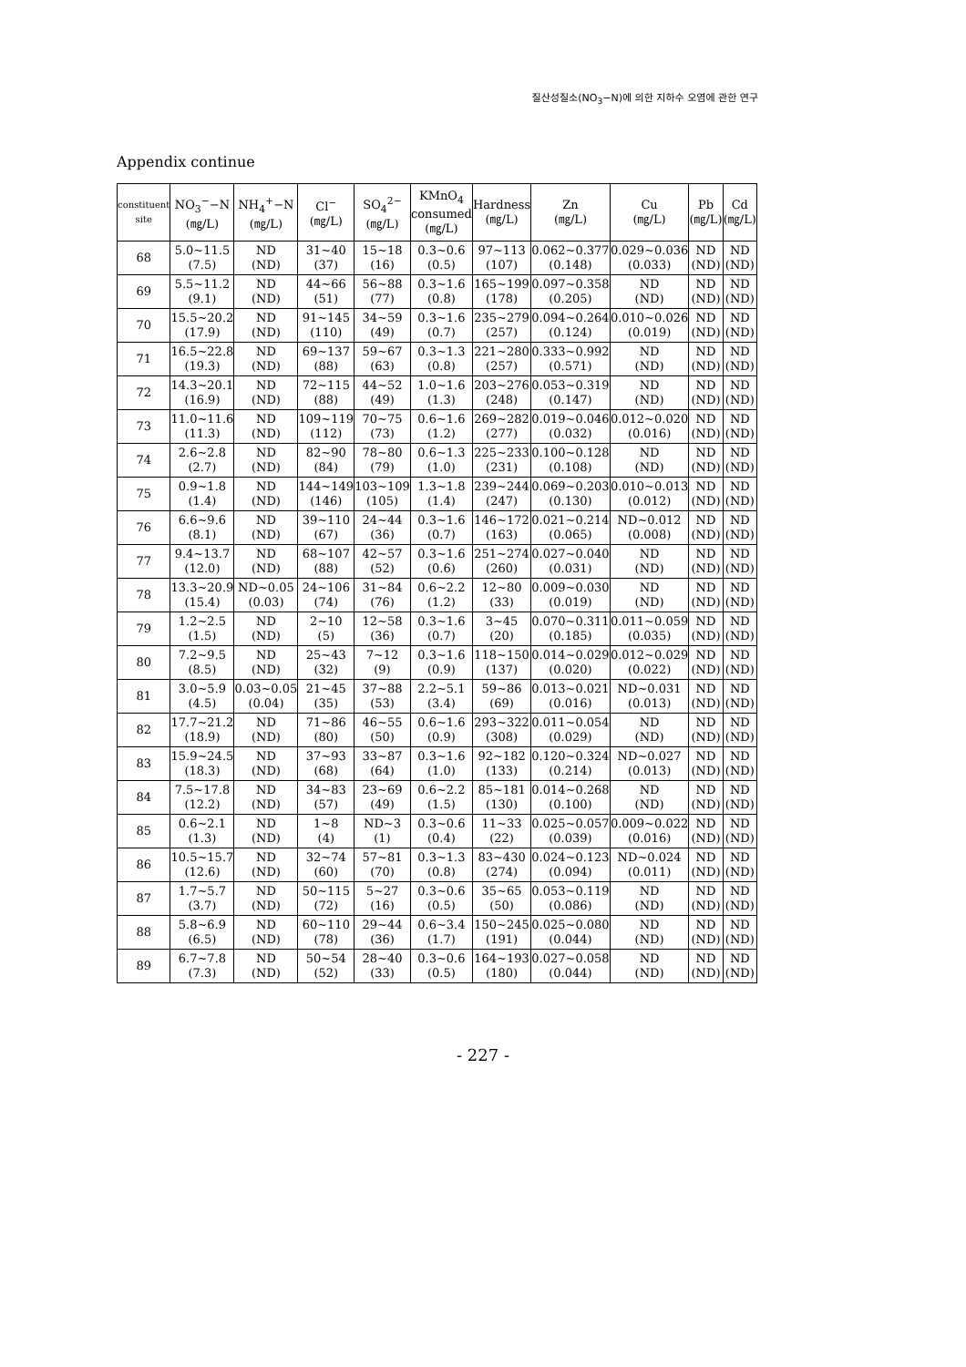질산성질소(NO<sub>3</sub>−N)에 의한 지하수 오염에 관한 연구
Appendix continue
| constituent site | NO<sub>3</sub><sup>−</sup>−N (㎎/L) | NH<sub>4</sub><sup>+</sup>−N (㎎/L) | Cl<sup>−</sup> (㎎/L) | SO<sub>4</sub><sup>2−</sup> (㎎/L) | KMnO<sub>4</sub> consumed (㎎/L) | Hardness (㎎/L) | Zn (㎎/L) | Cu (㎎/L) | Pb (㎎/L) | Cd (㎎/L) |
| --- | --- | --- | --- | --- | --- | --- | --- | --- | --- | --- |
| 68 | 5.0~11.5 (7.5) | ND (ND) | 31~40 (37) | 15~18 (16) | 0.3~0.6 (0.5) | 97~113 (107) | 0.062~0.377 (0.148) | 0.029~0.036 (0.033) | ND (ND) | ND (ND) |
| 69 | 5.5~11.2 (9.1) | ND (ND) | 44~66 (51) | 56~88 (77) | 0.3~1.6 (0.8) | 165~199 (178) | 0.097~0.358 (0.205) | ND (ND) | ND (ND) | ND (ND) |
| 70 | 15.5~20.2 (17.9) | ND (ND) | 91~145 (110) | 34~59 (49) | 0.3~1.6 (0.7) | 235~279 (257) | 0.094~0.264 (0.124) | 0.010~0.026 (0.019) | ND (ND) | ND (ND) |
| 71 | 16.5~22.8 (19.3) | ND (ND) | 69~137 (88) | 59~67 (63) | 0.3~1.3 (0.8) | 221~280 (257) | 0.333~0.992 (0.571) | ND (ND) | ND (ND) | ND (ND) |
| 72 | 14.3~20.1 (16.9) | ND (ND) | 72~115 (88) | 44~52 (49) | 1.0~1.6 (1.3) | 203~276 (248) | 0.053~0.319 (0.147) | ND (ND) | ND (ND) | ND (ND) |
| 73 | 11.0~11.6 (11.3) | ND (ND) | 109~119 (112) | 70~75 (73) | 0.6~1.6 (1.2) | 269~282 (277) | 0.019~0.046 (0.032) | 0.012~0.020 (0.016) | ND (ND) | ND (ND) |
| 74 | 2.6~2.8 (2.7) | ND (ND) | 82~90 (84) | 78~80 (79) | 0.6~1.3 (1.0) | 225~233 (231) | 0.100~0.128 (0.108) | ND (ND) | ND (ND) | ND (ND) |
| 75 | 0.9~1.8 (1.4) | ND (ND) | 144~149 (146) | 103~109 (105) | 1.3~1.8 (1.4) | 239~244 (247) | 0.069~0.203 (0.130) | 0.010~0.013 (0.012) | ND (ND) | ND (ND) |
| 76 | 6.6~9.6 (8.1) | ND (ND) | 39~110 (67) | 24~44 (36) | 0.3~1.6 (0.7) | 146~172 (163) | 0.021~0.214 (0.065) | ND~0.012 (0.008) | ND (ND) | ND (ND) |
| 77 | 9.4~13.7 (12.0) | ND (ND) | 68~107 (88) | 42~57 (52) | 0.3~1.6 (0.6) | 251~274 (260) | 0.027~0.040 (0.031) | ND (ND) | ND (ND) | ND (ND) |
| 78 | 13.3~20.9 (15.4) | ND~0.05 (0.03) | 24~106 (74) | 31~84 (76) | 0.6~2.2 (1.2) | 12~80 (33) | 0.009~0.030 (0.019) | ND (ND) | ND (ND) | ND (ND) |
| 79 | 1.2~2.5 (1.5) | ND (ND) | 2~10 (5) | 12~58 (36) | 0.3~1.6 (0.7) | 3~45 (20) | 0.070~0.311 (0.185) | 0.011~0.059 (0.035) | ND (ND) | ND (ND) |
| 80 | 7.2~9.5 (8.5) | ND (ND) | 25~43 (32) | 7~12 (9) | 0.3~1.6 (0.9) | 118~150 (137) | 0.014~0.029 (0.020) | 0.012~0.029 (0.022) | ND (ND) | ND (ND) |
| 81 | 3.0~5.9 (4.5) | 0.03~0.05 (0.04) | 21~45 (35) | 37~88 (53) | 2.2~5.1 (3.4) | 59~86 (69) | 0.013~0.021 (0.016) | ND~0.031 (0.013) | ND (ND) | ND (ND) |
| 82 | 17.7~21.2 (18.9) | ND (ND) | 71~86 (80) | 46~55 (50) | 0.6~1.6 (0.9) | 293~322 (308) | 0.011~0.054 (0.029) | ND (ND) | ND (ND) | ND (ND) |
| 83 | 15.9~24.5 (18.3) | ND (ND) | 37~93 (68) | 33~87 (64) | 0.3~1.6 (1.0) | 92~182 (133) | 0.120~0.324 (0.214) | ND~0.027 (0.013) | ND (ND) | ND (ND) |
| 84 | 7.5~17.8 (12.2) | ND (ND) | 34~83 (57) | 23~69 (49) | 0.6~2.2 (1.5) | 85~181 (130) | 0.014~0.268 (0.100) | ND (ND) | ND (ND) | ND (ND) |
| 85 | 0.6~2.1 (1.3) | ND (ND) | 1~8 (4) | ND~3 (1) | 0.3~0.6 (0.4) | 11~33 (22) | 0.025~0.057 (0.039) | 0.009~0.022 (0.016) | ND (ND) | ND (ND) |
| 86 | 10.5~15.7 (12.6) | ND (ND) | 32~74 (60) | 57~81 (70) | 0.3~1.3 (0.8) | 83~430 (274) | 0.024~0.123 (0.094) | ND~0.024 (0.011) | ND (ND) | ND (ND) |
| 87 | 1.7~5.7 (3.7) | ND (ND) | 50~115 (72) | 5~27 (16) | 0.3~0.6 (0.5) | 35~65 (50) | 0.053~0.119 (0.086) | ND (ND) | ND (ND) | ND (ND) |
| 88 | 5.8~6.9 (6.5) | ND (ND) | 60~110 (78) | 29~44 (36) | 0.6~3.4 (1.7) | 150~245 (191) | 0.025~0.080 (0.044) | ND (ND) | ND (ND) | ND (ND) |
| 89 | 6.7~7.8 (7.3) | ND (ND) | 50~54 (52) | 28~40 (33) | 0.3~0.6 (0.5) | 164~193 (180) | 0.027~0.058 (0.044) | ND (ND) | ND (ND) | ND (ND) |
- 227 -